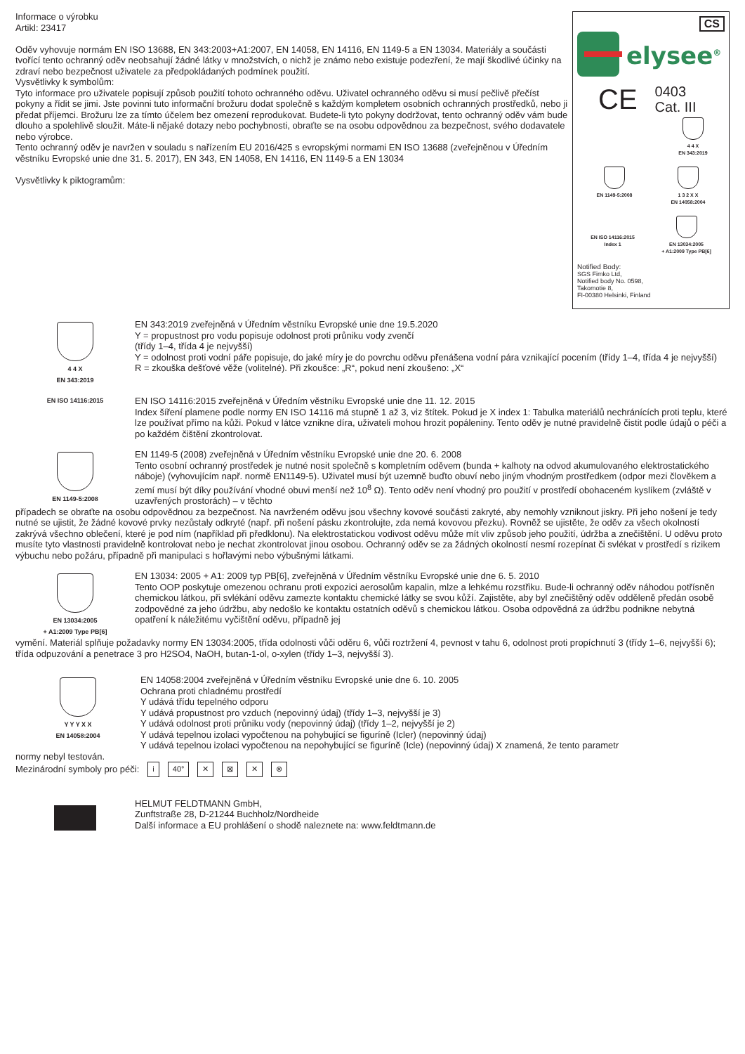Informace o výrobku
Artikl: 23417
Oděv vyhovuje normám EN ISO 13688, EN 343:2003+A1:2007, EN 14058, EN 14116, EN 1149-5 a EN 13034. Materiály a součásti tvořící tento ochranný oděv neobsahují žádné látky v množstvích, o nichž je známo nebo existuje podezření, že mají škodlivé účinky na zdraví nebo bezpečnost uživatele za předpokládaných podmínek použití.
Vysvětlivky k symbolům:
Tyto informace pro uživatele popisují způsob použití tohoto ochranného oděvu. Uživatel ochranného oděvu si musí pečlivě přečíst pokyny a řídit se jimi. Jste povinni tuto informační brožuru dodat společně s každým kompletem osobních ochranných prostředků, nebo ji předat příjemci. Brožuru lze za tímto účelem bez omezení reprodukovat. Budete-li tyto pokyny dodržovat, tento ochranný oděv vám bude dlouho a spolehlivě sloužit. Máte-li nějaké dotazy nebo pochybnosti, obraťte se na osobu odpovědnou za bezpečnost, svého dodavatele nebo výrobce.
Tento ochranný oděv je navržen v souladu s nařízením EU 2016/425 s evropskými normami EN ISO 13688 (zveřejněnou v Úředním věstníku Evropské unie dne 31. 5. 2017), EN 343, EN 14058, EN 14116, EN 1149-5 a EN 13034
Vysvětlivky k piktogramům:
CS
elysee<sup>®</sup>
CE 0403
Cat. III
4 4 X
EN 343:2019
EN 1149-5:2008 1 3 2 X X
EN 14058:2004
EN ISO 14116:2015
Index 1
EN 13034:2005
+ A1:2009 Type PB[6]
Notified Body:
SGS Fimko Ltd,
Notified body No. 0598,
Takomotie 8,
FI-00380 Helsinki, Finland
4 4 X
EN 343:2019
EN 343:2019 zveřejněná v Úředním věstníku Evropské unie dne 19.5.2020
Y = propustnost pro vodu popisuje odolnost proti průniku vody zvenčí
(třídy 1–4, třída 4 je nejvyšší)
Y = odolnost proti vodní páře popisuje, do jaké míry je do povrchu oděvu přenášena vodní pára vznikající pocením (třídy 1–4, třída 4 je nejvyšší)
R = zkouška dešťové věže (volitelné). Při zkoušce: „R“, pokud není zkoušeno: „X“
EN ISO 14116:2015
EN ISO 14116:2015 zveřejněná v Úředním věstníku Evropské unie dne 11. 12. 2015
Index šíření plamene podle normy EN ISO 14116 má stupně 1 až 3, viz štítek. Pokud je X index 1: Tabulka materiálů nechránících proti teplu, které lze používat přímo na kůži. Pokud v látce vznikne díra, uživateli mohou hrozit popáleniny. Tento oděv je nutné pravidelně čistit podle údajů o péči a po každém čištění zkontrolovat.
EN 1149-5:2008
EN 1149-5 (2008) zveřejněná v Úředním věstníku Evropské unie dne 20. 6. 2008
Tento osobní ochranný prostředek je nutné nosit společně s kompletním oděvem (bunda + kalhoty na odvod akumulovaného elektrostatického náboje) (vyhovujícím např. normě EN1149-5). Uživatel musí být uzemně buďto obuví nebo jiným vhodným prostředkem (odpor mezi člověkem a zemí musí být díky používání vhodné obuvi menší než 10<sup>8</sup> Ω). Tento oděv není vhodný pro použití v prostředí obohaceném kyslíkem (zvláště v uzavřených prostorách) – v těchto
případech se obraťte na osobu odpovědnou za bezpečnost. Na navrženém oděvu jsou všechny kovové součásti zakryté, aby nemohly vzniknout jiskry. Při jeho nošení je tedy nutné se ujistit, že žádné kovové prvky nezůstaly odkryté (např. při nošení pásku zkontrolujte, zda nemá kovovou přezku). Rovněž se ujistěte, že oděv za všech okolností zakrývá všechno oblečení, které je pod ním (například při předklonu). Na elektrostatickou vodivost oděvu může mít vliv způsob jeho použití, údržba a znečištění. U oděvu proto musíte tyto vlastnosti pravidelně kontrolovat nebo je nechat zkontrolovat jinou osobou. Ochranný oděv se za žádných okolností nesmí rozepínat či svlékat v prostředí s rizikem výbuchu nebo požáru, případně při manipulaci s hořlavými nebo výbušnými látkami.
EN 13034:2005
+ A1:2009 Type PB[6]
EN 13034: 2005 + A1: 2009 typ PB[6], zveřejněná v Úředním věstníku Evropské unie dne 6. 5. 2010
Tento OOP poskytuje omezenou ochranu proti expozici aerosolům kapalin, mlze a lehkému rozstřiku. Bude-li ochranný oděv náhodou potřísněn chemickou látkou, při svlékání oděvu zamezte kontaktu chemické látky se svou kůží. Zajistěte, aby byl znečištěný oděv odděleně předán osobě zodpovědné za jeho údržbu, aby nedošlo ke kontaktu ostatních oděvů s chemickou látkou. Osoba odpovědná za údržbu podnikne nebytná opatření k náležitému vyčištění oděvu, případně jej
vymění. Materiál splňuje požadavky normy EN 13034:2005, třída odolnosti vůči oděru 6, vůči roztržení 4, pevnost v tahu 6, odolnost proti propíchnutí 3 (třídy 1–6, nejvyšší 6); třída odpuzování a penetrace 3 pro H2SO4, NaOH, butan-1-ol, o-xylen (třídy 1–3, nejvyšší 3).
Y Y Y X X
EN 14058:2004
EN 14058:2004 zveřejněná v Úředním věstníku Evropské unie dne 6. 10. 2005
Ochrana proti chladnému prostředí
Y udává třídu tepelného odporu
Y udává propustnost pro vzduch (nepovinný údaj) (třídy 1–3, nejvyšší je 3)
Y udává odolnost proti průniku vody (nepovinný údaj) (třídy 1–2, nejvyšší je 2)
Y udává tepelnou izolaci vypočtenou na pohybující se figuríně (Icler) (nepovinný údaj)
Y udává tepelnou izolaci vypočtenou na nepohybující se figuríně (Icle) (nepovinný údaj) X znamená, že tento parametr
normy nebyl testován.
Mezinárodní symboly pro péči: i 40° ✕ ⊠ ✕ ⊗
HELMUT FELDTMANN GmbH,
Zunftstraße 28, D-21244 Buchholz/Nordheide
Další informace a EU prohlášení o shodě naleznete na: www.feldtmann.de